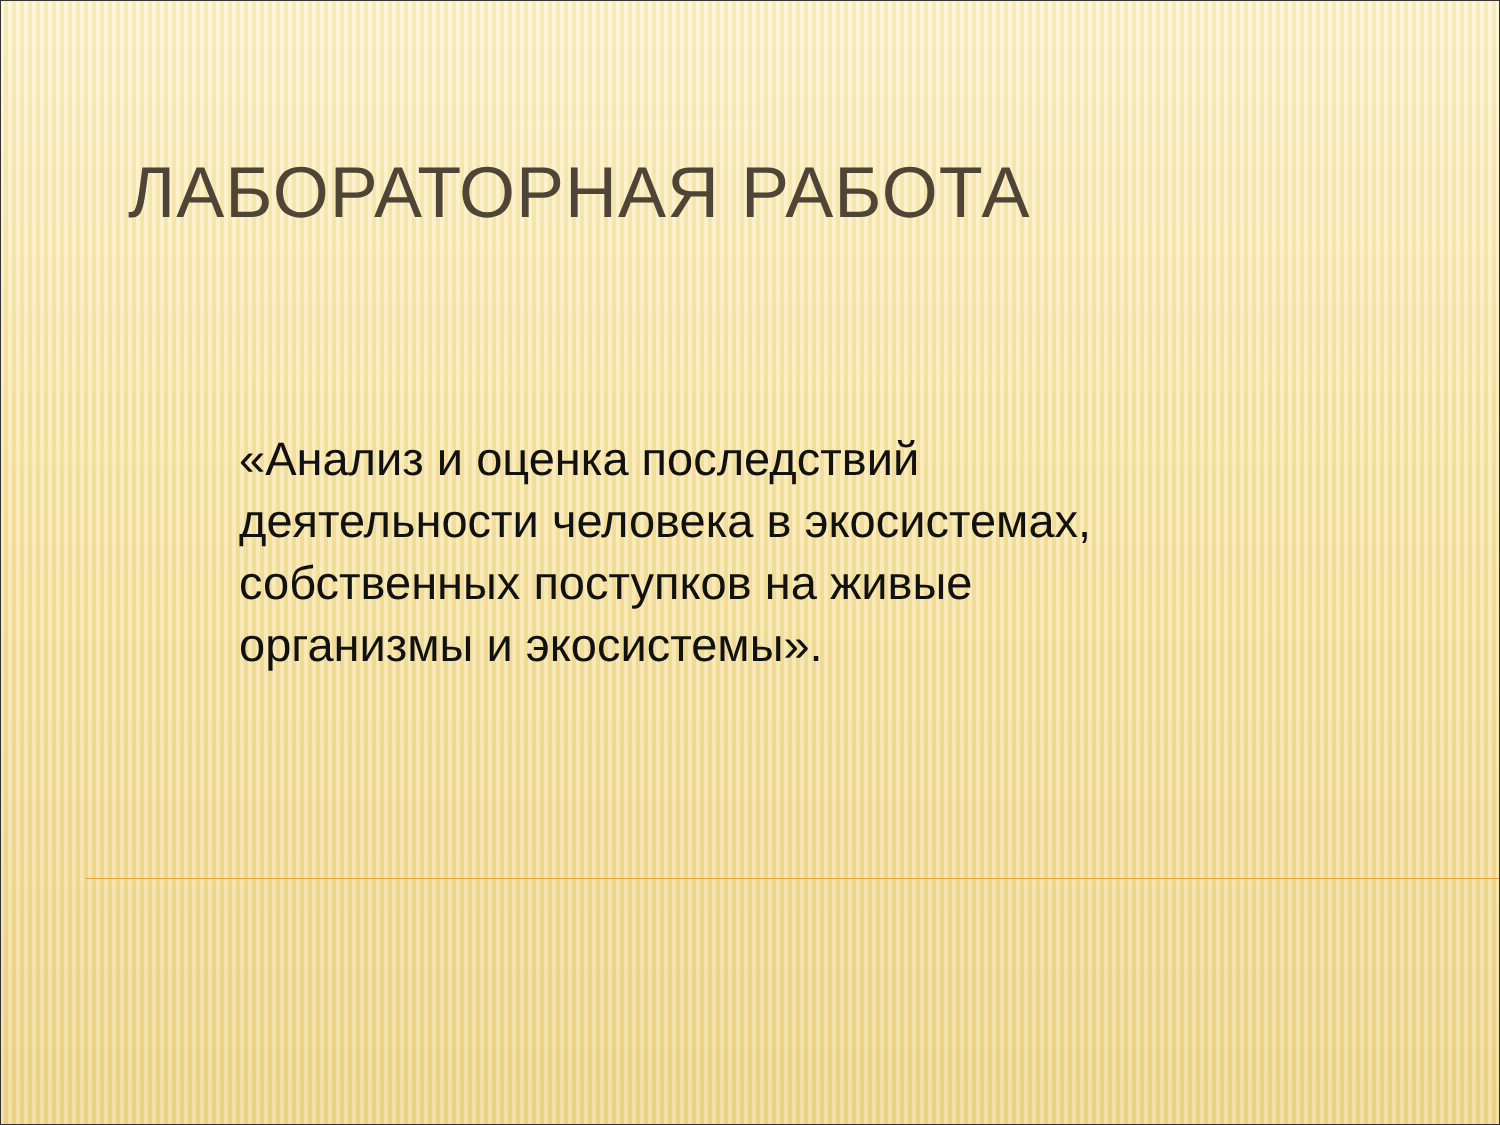ЛАБОРАТОРНАЯ РАБОТА
«Анализ и оценка последствий деятельности человека в экосистемах, собственных поступков на живые организмы и экосистемы».